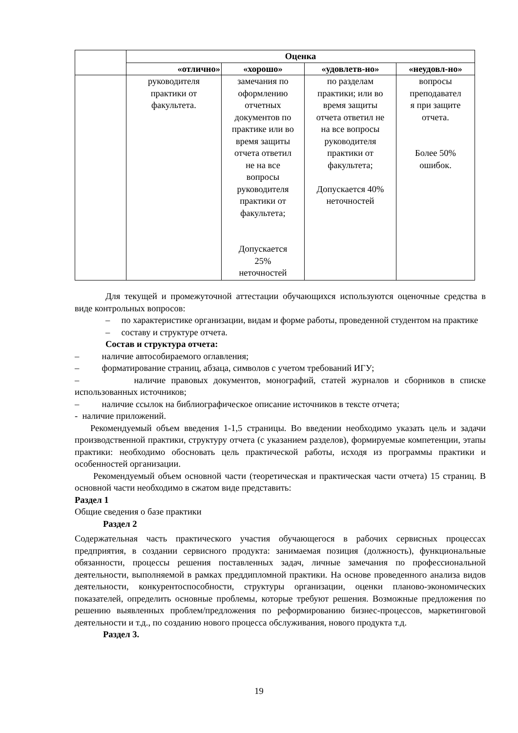| | Оценка | | | |
| --- | --- | --- | --- | --- |
| | «отлично» | «хорошо» | «удовлетв-но» | «неудовл-но» |
| | руководителя практики от факультета. | замечания по оформлению отчетных документов по практике или во время защиты отчета ответил не на все вопросы руководителя практики от факультета; Допускается 25% неточностей | по разделам практики; или во время защиты отчета ответил не на все вопросы руководителя практики от факультета; Допускается 40% неточностей | вопросы преподавател я при защите отчета. Более 50% ошибок. |
Для текущей и промежуточной аттестации обучающихся используются оценочные средства в виде контрольных вопросов:
– по характеристике организации, видам и форме работы, проведенной студентом на практике
– составу и структуре отчета.
Состав и структура отчета:
– наличие автособираемого оглавления;
– форматирование страниц, абзаца, символов с учетом требований ИГУ;
– наличие правовых документов, монографий, статей журналов и сборников в списке использованных источников;
– наличие ссылок на библиографическое описание источников в тексте отчета;
- наличие приложений.
Рекомендуемый объем введения 1-1,5 страницы. Во введении необходимо указать цель и задачи производственной практики, структуру отчета (с указанием разделов), формируемые компетенции, этапы практики: необходимо обосновать цель практической работы, исходя из программы практики и особенностей организации.
Рекомендуемый объем основной части (теоретическая и практическая части отчета) 15 страниц. В основной части необходимо в сжатом виде представить:
Раздел 1
Общие сведения о базе практики
Раздел 2
Содержательная часть практического участия обучающегося в рабочих сервисных процессах предприятия, в создании сервисного продукта: занимаемая позиция (должность), функциональные обязанности, процессы решения поставленных задач, личные замечания по профессиональной деятельности, выполняемой в рамках преддипломной практики. На основе проведенного анализа видов деятельности, конкурентоспособности, структуры организации, оценки планово-экономических показателей, определить основные проблемы, которые требуют решения. Возможные предложения по решению выявленных проблем/предложения по реформированию бизнес-процессов, маркетинговой деятельности и т.д., по созданию нового процесса обслуживания, нового продукта т.д.
Раздел 3.
19